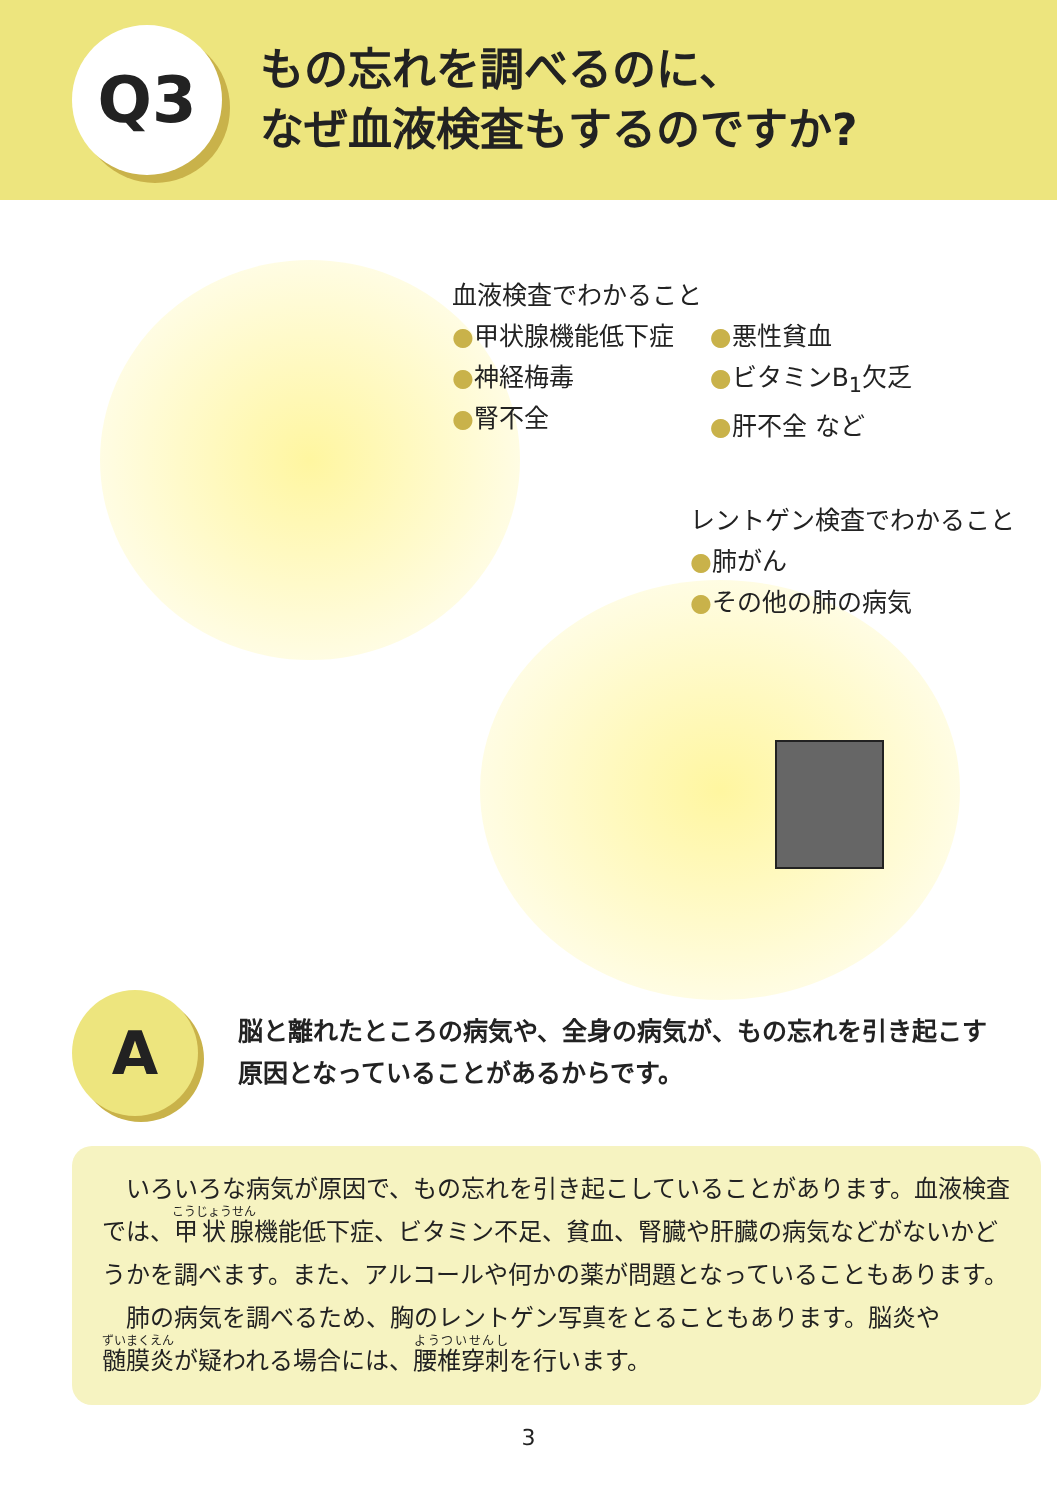Q3
もの忘れを調べるのに、
なぜ血液検査もするのですか?
血液検査でわかること
●甲状腺機能低下症
●神経梅毒
●腎不全
●悪性貧血
●ビタミンB<sub>1</sub>欠乏
●肝不全 など
レントゲン検査でわかること
●肺がん
●その他の肺の病気
A
脳と離れたところの病気や、全身の病気が、もの忘れを引き起こす原因となっていることがあるからです。
いろいろな病気が原因で、もの忘れを引き起こしていることがあります。血液検査では、甲状腺機能低下症、ビタミン不足、貧血、腎臓や肝臓の病気などがないかどうかを調べます。また、アルコールや何かの薬が問題となっていることもあります。
肺の病気を調べるため、胸のレントゲン写真をとることもあります。脳炎や髄膜炎が疑われる場合には、腰椎穿刺を行います。
3